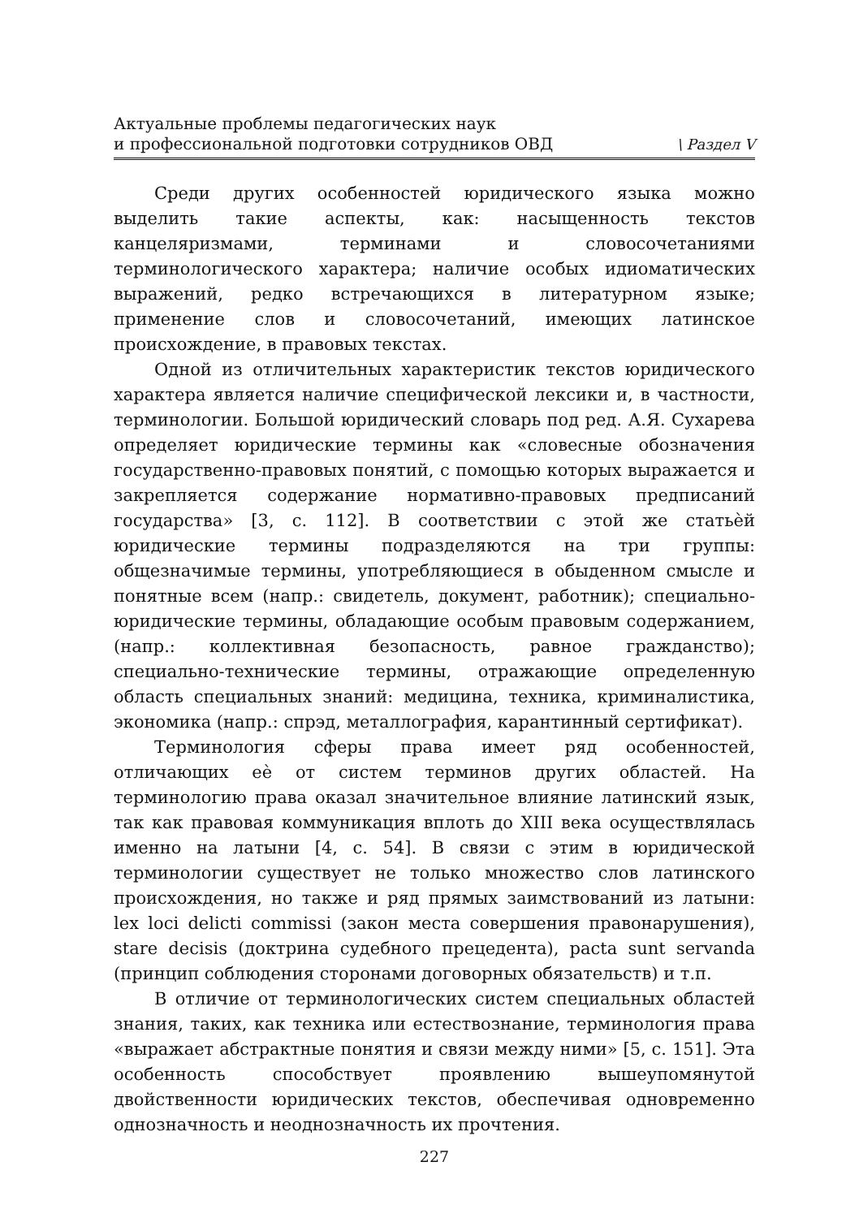Актуальные проблемы педагогических наук
и профессиональной подготовки сотрудников ОВД
\ Раздел V
Среди других особенностей юридического языка можно выделить такие аспекты, как: насыщенность текстов канцеляризмами, терминами и словосочетаниями терминологического характера; наличие особых идиоматических выражений, редко встречающихся в литературном языке; применение слов и словосочетаний, имеющих латинское происхождение, в правовых текстах.
Одной из отличительных характеристик текстов юридического характера является наличие специфической лексики и, в частности, терминологии. Большой юридический словарь под ред. А.Я. Сухарева определяет юридические термины как «словесные обозначения государственно-правовых понятий, с помощью которых выражается и закрепляется содержание нормативно-правовых предписаний государства» [3, с. 112]. В соответствии с этой же статьѐй юридические термины подразделяются на три группы: общезначимые термины, употребляющиеся в обыденном смысле и понятные всем (напр.: свидетель, документ, работник); специально-юридические термины, обладающие особым правовым содержанием, (напр.: коллективная безопасность, равное гражданство); специально-технические термины, отражающие определенную область специальных знаний: медицина, техника, криминалистика, экономика (напр.: спрэд, металлография, карантинный сертификат).
Терминология сферы права имеет ряд особенностей, отличающих еѐ от систем терминов других областей. На терминологию права оказал значительное влияние латинский язык, так как правовая коммуникация вплоть до XIII века осуществлялась именно на латыни [4, с. 54]. В связи с этим в юридической терминологии существует не только множество слов латинского происхождения, но также и ряд прямых заимствований из латыни: lex loci delicti commissi (закон места совершения правонарушения), stare decisis (доктрина судебного прецедента), pacta sunt servanda (принцип соблюдения сторонами договорных обязательств) и т.п.
В отличие от терминологических систем специальных областей знания, таких, как техника или естествознание, терминология права «выражает абстрактные понятия и связи между ними» [5, с. 151]. Эта особенность способствует проявлению вышеупомянутой двойственности юридических текстов, обеспечивая одновременно однозначность и неоднозначность их прочтения.
227